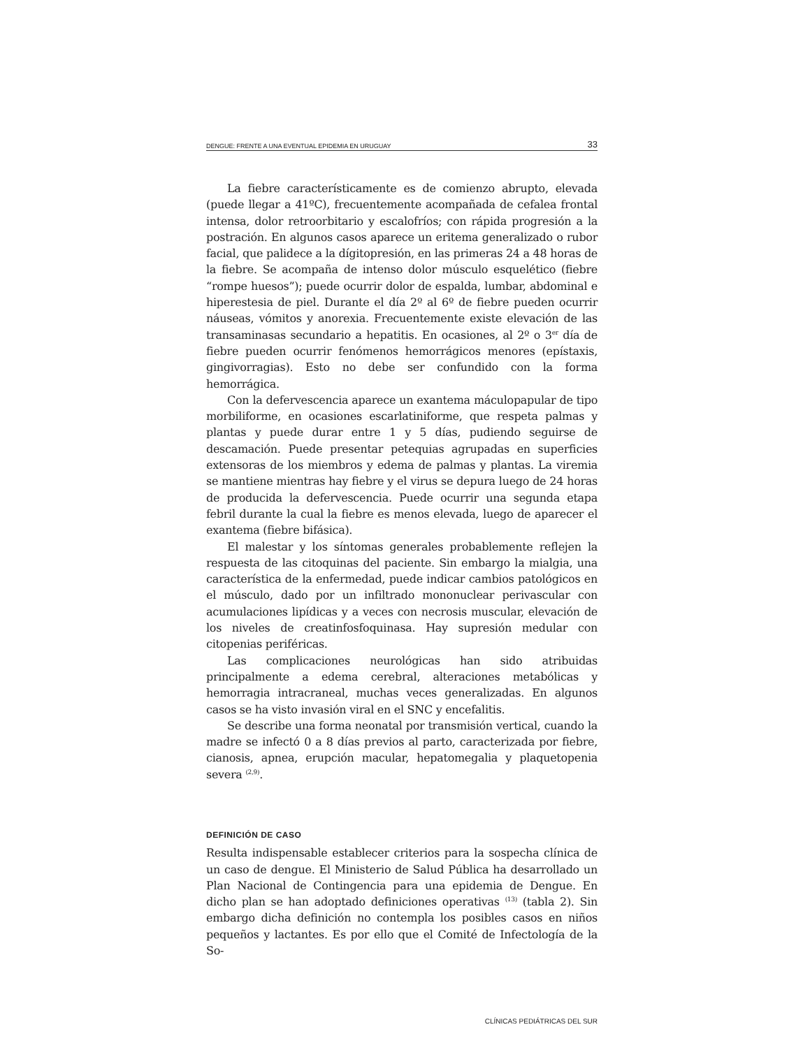DENGUE: FRENTE A UNA EVENTUAL EPIDEMIA EN URUGUAY 33
La fiebre característicamente es de comienzo abrupto, elevada (puede llegar a 41ºC), frecuentemente acompañada de cefalea frontal intensa, dolor retroorbitario y escalofríos; con rápida progresión a la postración. En algunos casos aparece un eritema generalizado o rubor facial, que palidece a la dígitopresión, en las primeras 24 a 48 horas de la fiebre. Se acompaña de intenso dolor músculo esquelético (fiebre “rompe huesos”); puede ocurrir dolor de espalda, lumbar, abdominal e hiperestesia de piel. Durante el día 2º al 6º de fiebre pueden ocurrir náuseas, vómitos y anorexia. Frecuentemente existe elevación de las transaminasas secundario a hepatitis. En ocasiones, al 2º o 3<sup>er</sup> día de fiebre pueden ocurrir fenómenos hemorrágicos menores (epístaxis, gingivorragias). Esto no debe ser confundido con la forma hemorrágica.
Con la defervescencia aparece un exantema máculopapular de tipo morbiliforme, en ocasiones escarlatiniforme, que respeta palmas y plantas y puede durar entre 1 y 5 días, pudiendo seguirse de descamación. Puede presentar petequias agrupadas en superficies extensoras de los miembros y edema de palmas y plantas. La viremia se mantiene mientras hay fiebre y el virus se depura luego de 24 horas de producida la defervescencia. Puede ocurrir una segunda etapa febril durante la cual la fiebre es menos elevada, luego de aparecer el exantema (fiebre bifásica).
El malestar y los síntomas generales probablemente reflejen la respuesta de las citoquinas del paciente. Sin embargo la mialgia, una característica de la enfermedad, puede indicar cambios patológicos en el músculo, dado por un infiltrado mononuclear perivascular con acumulaciones lipídicas y a veces con necrosis muscular, elevación de los niveles de creatinfosfoquinasa. Hay supresión medular con citopenias periféricas.
Las complicaciones neurológicas han sido atribuidas principalmente a edema cerebral, alteraciones metabólicas y hemorragia intracraneal, muchas veces generalizadas. En algunos casos se ha visto invasión viral en el SNC y encefalitis.
Se describe una forma neonatal por transmisión vertical, cuando la madre se infectó 0 a 8 días previos al parto, caracterizada por fiebre, cianosis, apnea, erupción macular, hepatomegalia y plaquetopenia severa <sup>(2,9)</sup>.
DEFINICIÓN DE CASO
Resulta indispensable establecer criterios para la sospecha clínica de un caso de dengue. El Ministerio de Salud Pública ha desarrollado un Plan Nacional de Contingencia para una epidemia de Dengue. En dicho plan se han adoptado definiciones operativas <sup>(13)</sup> (tabla 2). Sin embargo dicha definición no contempla los posibles casos en niños pequeños y lactantes. Es por ello que el Comité de Infectología de la So-
CLÍNICAS PEDIÁTRICAS DEL SUR